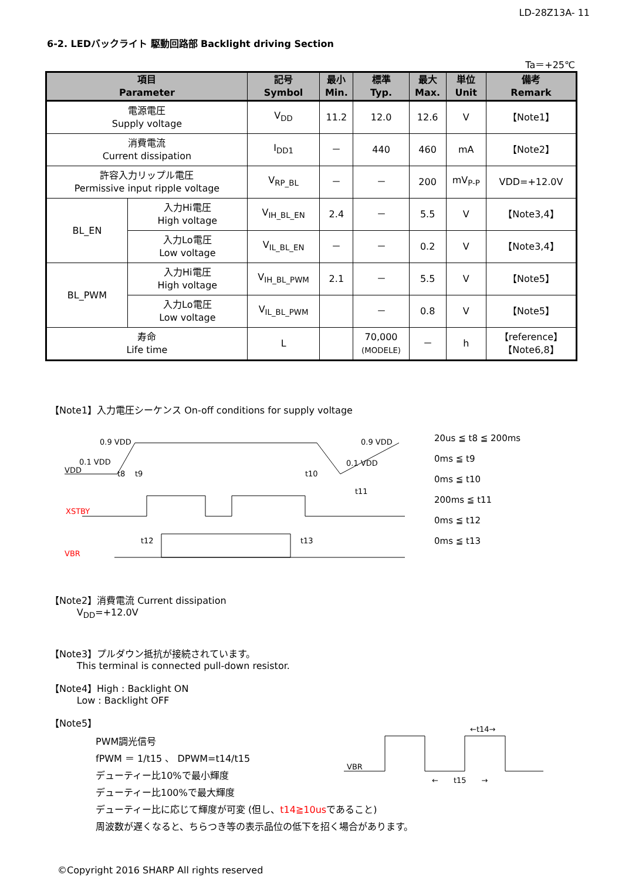LD-28Z13A- 11
6-2. LEDバックライト 駆動回路部 Backlight driving Section
Ta＝+25℃
| 項目 Parameter | | 記号 Symbol | 最小 Min. | 標準 Typ. | 最大 Max. | 単位 Unit | 備考 Remark |
| --- | --- | --- | --- | --- | --- | --- | --- |
| 電源電圧 Supply voltage | | V<sub>DD</sub> | 11.2 | 12.0 | 12.6 | V | 【Note1】 |
| 消費電流 Current dissipation | | I<sub>DD1</sub> | － | 440 | 460 | mA | 【Note2】 |
| 許容入力リップル電圧 Permissive input ripple voltage | | V<sub>RP_BL</sub> | － | － | 200 | mV<sub>P-P</sub> | VDD=+12.0V |
| BL_EN | 入力Hi電圧 High voltage | V<sub>IH_BL_EN</sub> | 2.4 | － | 5.5 | V | 【Note3,4】 |
| | 入力Lo電圧 Low voltage | V<sub>IL_BL_EN</sub> | － | － | 0.2 | V | 【Note3,4】 |
| BL_PWM | 入力Hi電圧 High voltage | V<sub>IH_BL_PWM</sub> | 2.1 | － | 5.5 | V | 【Note5】 |
| | 入力Lo電圧 Low voltage | V<sub>IL_BL_PWM</sub> | | － | 0.8 | V | 【Note5】 |
| 寿命 Life time | | L | | 70,000 (MODELE) | － | h | 【reference】 【Note6,8】 |
【Note1】入力電圧シーケンス On-off conditions for supply voltage
0.9 VDD
0.1 VDD
VDD
t8
t9
t10
t11
0.9 VDD
0.1 VDD
XSTBY
VBR
t12
t13
20us ≦ t8 ≦ 200ms
0ms ≦ t9
0ms ≦ t10
200ms ≦ t11
0ms ≦ t12
0ms ≦ t13
【Note2】消費電流 Current dissipation
V<sub>DD</sub>=+12.0V
【Note3】プルダウン抵抗が接続されています。
This terminal is connected pull-down resistor.
【Note4】High : Backlight ON
Low : Backlight OFF
【Note5】
PWM調光信号
fPWM ＝ 1/t15 、 DPWM=t14/t15
デューティー比10%で最小輝度
デューティー比100%で最大輝度
VBR
←t14→
←　　t15　　→
デューティー比に応じて輝度が可変 (但し、t14≧10usであること)
周波数が遅くなると、ちらつき等の表示品位の低下を招く場合があります。
©Copyright 2016 SHARP All rights reserved